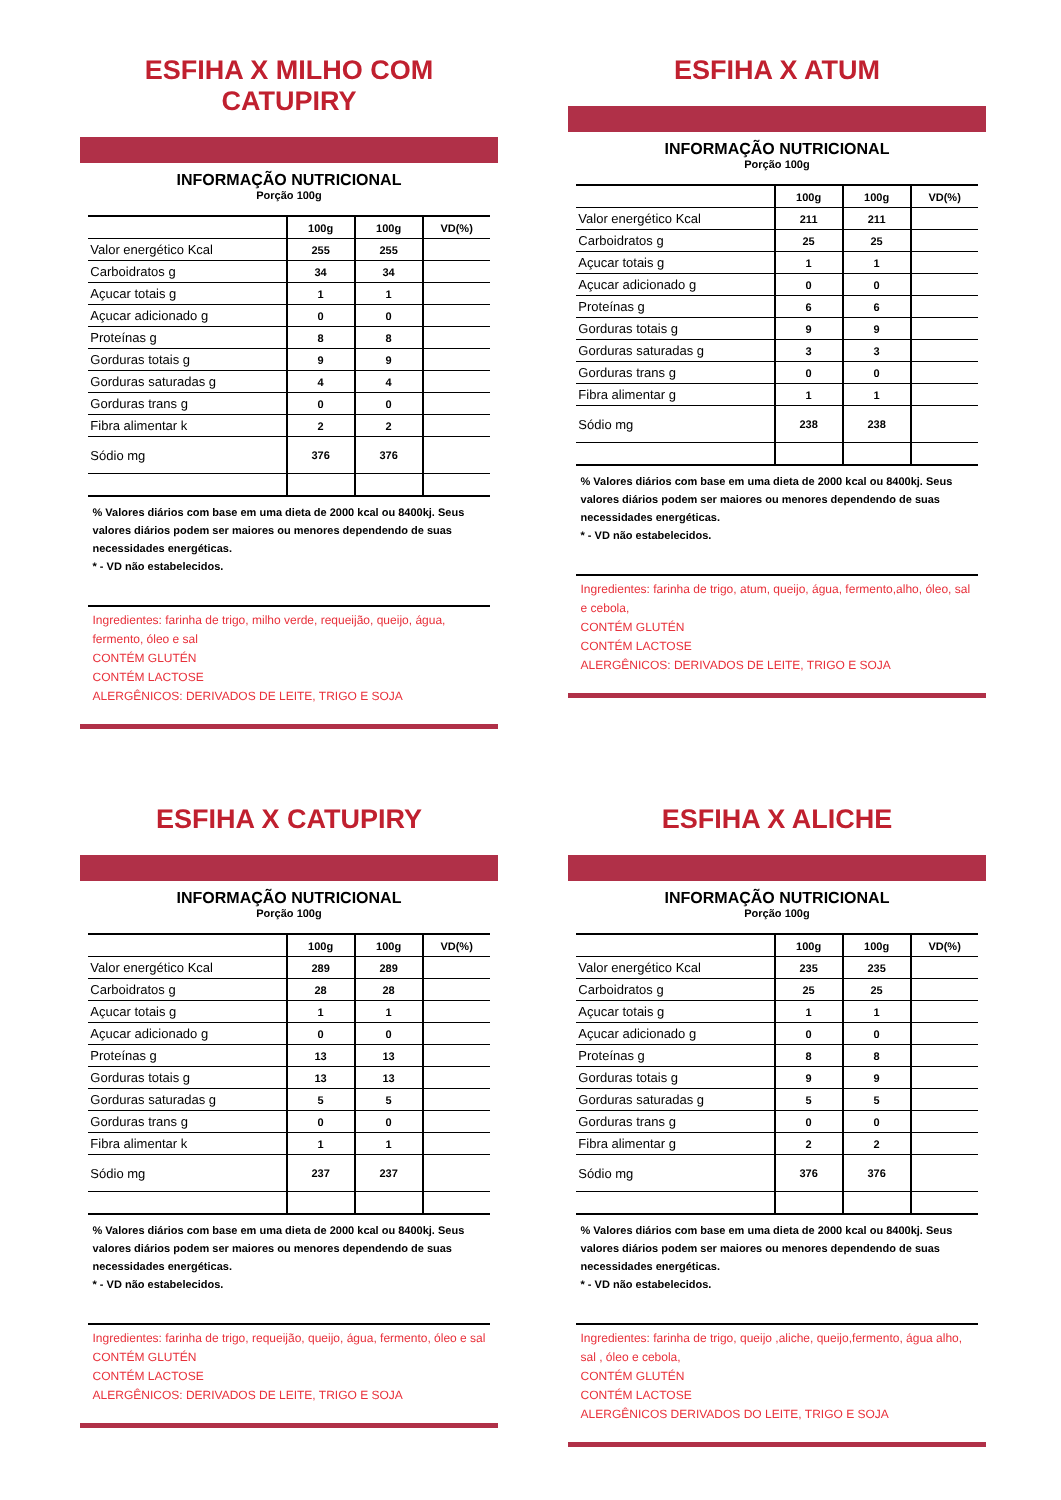ESFIHA X MILHO COM CATUPIRY
INFORMAÇÃO NUTRICIONAL
Porção 100g
| | 100g | 100g | VD(%) |
| --- | --- | --- | --- |
| Valor energético Kcal | 255 | 255 | |
| Carboidratos g | 34 | 34 | |
| Açucar totais g | 1 | 1 | |
| Açucar adicionado g | 0 | 0 | |
| Proteínas g | 8 | 8 | |
| Gorduras totais g | 9 | 9 | |
| Gorduras saturadas g | 4 | 4 | |
| Gorduras trans g | 0 | 0 | |
| Fibra alimentar k | 2 | 2 | |
| Sódio mg | 376 | 376 | |
% Valores diários com base em uma dieta de 2000 kcal ou 8400kj. Seus valores diários podem ser maiores ou menores dependendo de suas necessidades energéticas.
* - VD não estabelecidos.
Ingredientes: farinha de trigo, milho verde, requeijão, queijo, água, fermento, óleo e sal
CONTÉM GLUTÉN
CONTÉM LACTOSE
ALERGÊNICOS: DERIVADOS DE LEITE, TRIGO E SOJA
ESFIHA X ATUM
INFORMAÇÃO NUTRICIONAL
Porção 100g
| | 100g | 100g | VD(%) |
| --- | --- | --- | --- |
| Valor energético Kcal | 211 | 211 | |
| Carboidratos g | 25 | 25 | |
| Açucar totais g | 1 | 1 | |
| Açucar adicionado g | 0 | 0 | |
| Proteínas g | 6 | 6 | |
| Gorduras totais g | 9 | 9 | |
| Gorduras saturadas g | 3 | 3 | |
| Gorduras trans g | 0 | 0 | |
| Fibra alimentar g | 1 | 1 | |
| Sódio mg | 238 | 238 | |
% Valores diários com base em uma dieta de 2000 kcal ou 8400kj. Seus valores diários podem ser maiores ou menores dependendo de suas necessidades energéticas.
* - VD não estabelecidos.
Ingredientes: farinha de trigo, atum, queijo, água, fermento,alho, óleo, sal e cebola,
CONTÉM GLUTÉN
CONTÉM LACTOSE
ALERGÊNICOS: DERIVADOS DE LEITE, TRIGO E SOJA
ESFIHA X CATUPIRY
INFORMAÇÃO NUTRICIONAL
Porção 100g
| | 100g | 100g | VD(%) |
| --- | --- | --- | --- |
| Valor energético Kcal | 289 | 289 | |
| Carboidratos g | 28 | 28 | |
| Açucar totais g | 1 | 1 | |
| Açucar adicionado g | 0 | 0 | |
| Proteínas g | 13 | 13 | |
| Gorduras totais g | 13 | 13 | |
| Gorduras saturadas g | 5 | 5 | |
| Gorduras trans g | 0 | 0 | |
| Fibra alimentar k | 1 | 1 | |
| Sódio mg | 237 | 237 | |
% Valores diários com base em uma dieta de 2000 kcal ou 8400kj. Seus valores diários podem ser maiores ou menores dependendo de suas necessidades energéticas.
* - VD não estabelecidos.
Ingredientes: farinha de trigo, requeijão, queijo, água, fermento, óleo e sal
CONTÉM GLUTÉN
CONTÉM LACTOSE
ALERGÊNICOS: DERIVADOS DE LEITE, TRIGO E SOJA
ESFIHA X ALICHE
INFORMAÇÃO NUTRICIONAL
Porção 100g
| | 100g | 100g | VD(%) |
| --- | --- | --- | --- |
| Valor energético Kcal | 235 | 235 | |
| Carboidratos g | 25 | 25 | |
| Açucar totais g | 1 | 1 | |
| Açucar adicionado g | 0 | 0 | |
| Proteínas g | 8 | 8 | |
| Gorduras totais g | 9 | 9 | |
| Gorduras saturadas g | 5 | 5 | |
| Gorduras trans g | 0 | 0 | |
| Fibra alimentar g | 2 | 2 | |
| Sódio mg | 376 | 376 | |
% Valores diários com base em uma dieta de 2000 kcal ou 8400kj. Seus valores diários podem ser maiores ou menores dependendo de suas necessidades energéticas.
* - VD não estabelecidos.
Ingredientes: farinha de trigo, queijo ,aliche, queijo,fermento, água alho, sal , óleo e cebola,
CONTÉM GLUTÉN
CONTÉM LACTOSE
ALERGÊNICOS DERIVADOS DO LEITE, TRIGO E SOJA